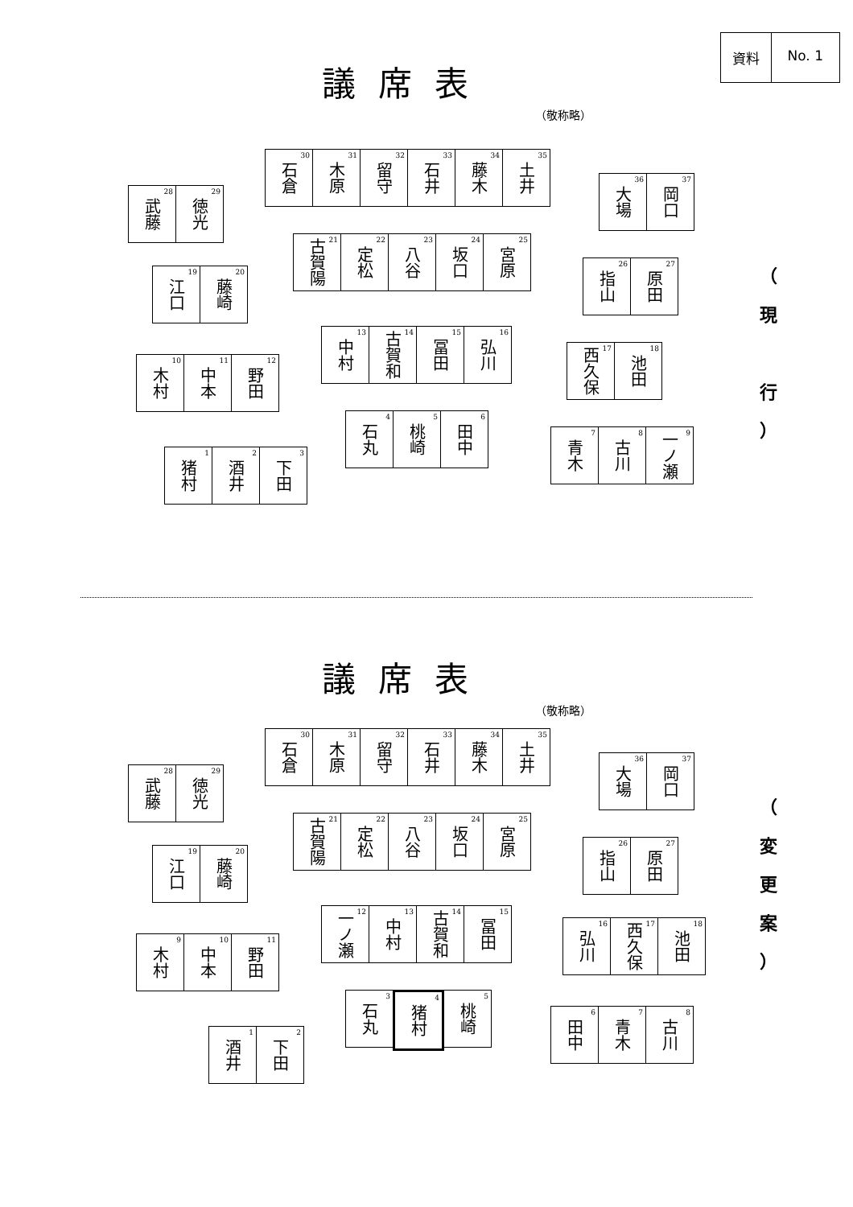資料 No. 1
議席表
（敬称略）
石倉<sup>30</sup>
木原<sup>31</sup>
留守<sup>32</sup>
石井<sup>33</sup>
藤木<sup>34</sup>
土井<sup>35</sup>
武藤<sup>28</sup>
徳光<sup>29</sup>
大場<sup>36</sup>
岡口<sup>37</sup>
古賀陽<sup>21</sup>
定松<sup>22</sup>
八谷<sup>23</sup>
坂口<sup>24</sup>
宮原<sup>25</sup>
江口<sup>19</sup>
藤崎<sup>20</sup>
指山<sup>26</sup>
原田<sup>27</sup>
中村<sup>13</sup>
古賀和<sup>14</sup>
冨田<sup>15</sup>
弘川<sup>16</sup>
木村<sup>10</sup>
中本<sup>11</sup>
野田<sup>12</sup>
西久保<sup>17</sup>
池田<sup>18</sup>
石丸<sup>4</sup>
桃崎<sup>5</sup>
田中<sup>6</sup>
猪村<sup>1</sup>
酒井<sup>2</sup>
下田<sup>3</sup>
青木<sup>7</sup>
古川<sup>8</sup>
一ノ瀬<sup>9</sup>
（
現
行
）
議席表
（敬称略）
石倉<sup>30</sup>
木原<sup>31</sup>
留守<sup>32</sup>
石井<sup>33</sup>
藤木<sup>34</sup>
土井<sup>35</sup>
武藤<sup>28</sup>
徳光<sup>29</sup>
大場<sup>36</sup>
岡口<sup>37</sup>
古賀陽<sup>21</sup>
定松<sup>22</sup>
八谷<sup>23</sup>
坂口<sup>24</sup>
宮原<sup>25</sup>
江口<sup>19</sup>
藤崎<sup>20</sup>
指山<sup>26</sup>
原田<sup>27</sup>
一ノ瀬<sup>12</sup>
中村<sup>13</sup>
古賀和<sup>14</sup>
冨田<sup>15</sup>
木村<sup>9</sup>
中本<sup>10</sup>
野田<sup>11</sup>
弘川<sup>16</sup>
西久保<sup>17</sup>
池田<sup>18</sup>
石丸<sup>3</sup>
猪村<sup>4</sup>
桃崎<sup>5</sup>
酒井<sup>1</sup>
下田<sup>2</sup>
田中<sup>6</sup>
青木<sup>7</sup>
古川<sup>8</sup>
（
変
更
案
）